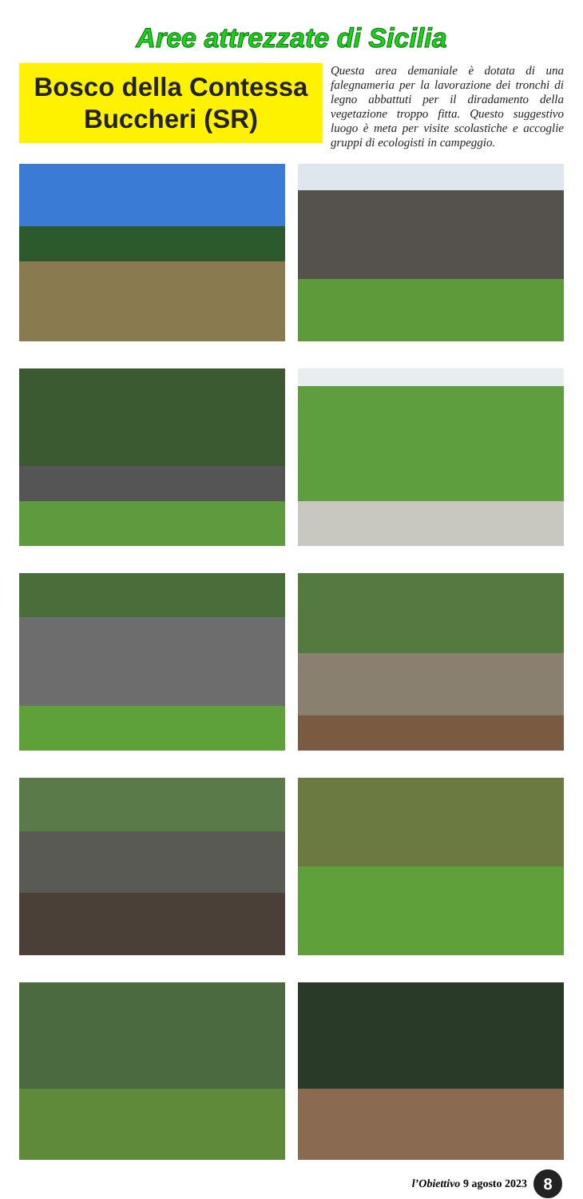Aree attrezzate di Sicilia
Bosco della Contessa
Buccheri (SR)
Questa area demaniale è dotata di una falegnameria per la lavorazione dei tronchi di legno abbattuti per il diradamento della vegetazione troppo fitta. Questo suggestivo luogo è meta per visite scolastiche e accoglie gruppi di ecologisti in campeggio.
l’Obiettivo 9 agosto 2023 8